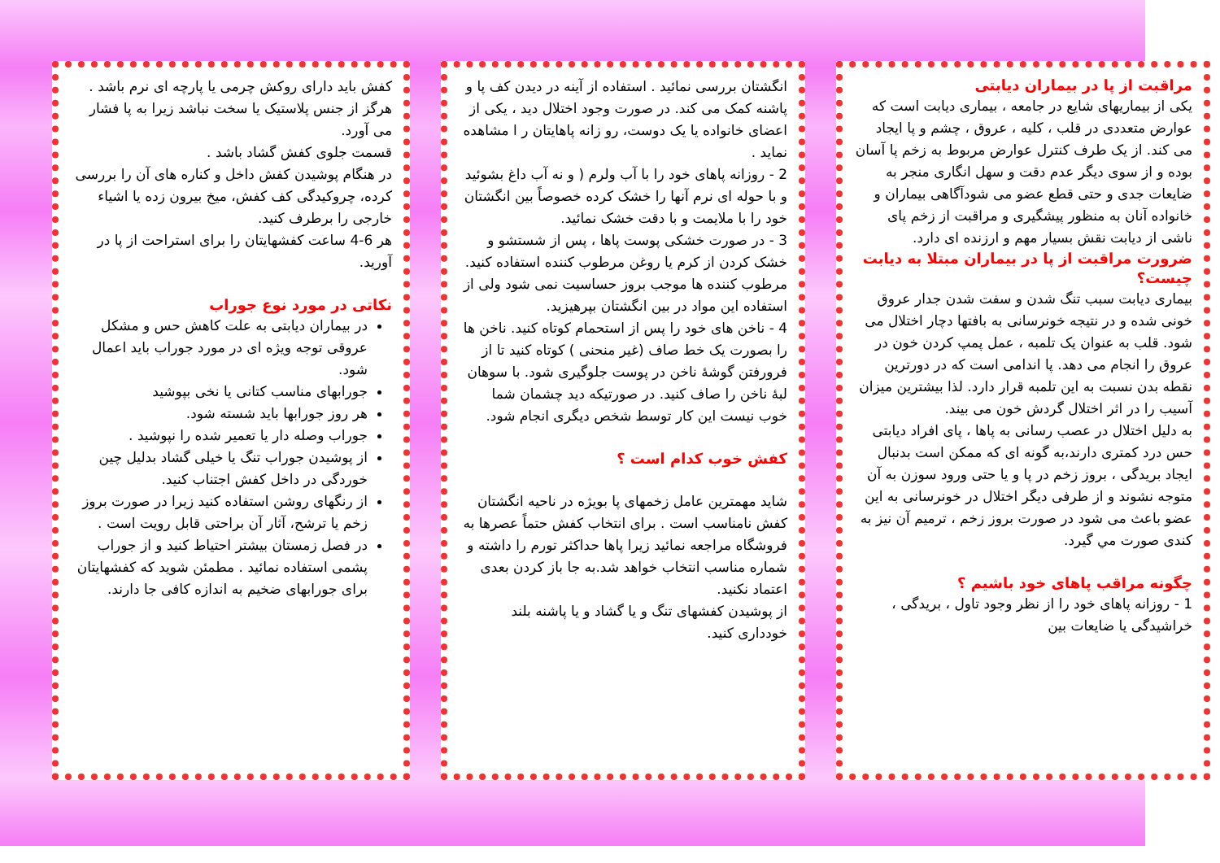مراقبت از پا در بیماران دیابتی
یکی از بیماریهای شایع در جامعه ، بیماری دیابت است که عوارض متعددی در قلب ، کلیه ، عروق ، چشم و پا ایجاد می کند. از یک طرف کنترل عوارض مربوط به زخم پا آسان بوده و از سوی دیگر عدم دقت و سهل انگاری منجر به ضایعات جدی و حتی قطع عضو می شودآگاهی بیماران و خانواده آنان به منظور پیشگیری و مراقبت از زخم پای ناشی از دیابت نقش بسیار مهم و ارزنده ای دارد.
ضرورت مراقبت از پا در بیماران مبتلا به دیابت چیست؟
بیماری دیابت سبب تنگ شدن و سفت شدن جدار عروق خونی شده و در نتیجه خونرسانی به بافتها دچار اختلال می شود. قلب به عنوان یک تلمبه ، عمل پمپ کردن خون در عروق را انجام می دهد. پا اندامی است که در دورترین نقطه بدن نسبت به این تلمبه قرار دارد. لذا بیشترین میزان آسیب را در اثر اختلال گردش خون می بیند.
به دلیل اختلال در عصب رسانی به پاها ، پای افراد دیابتی حس درد کمتری دارند،به گونه ای که ممکن است بدنبال ایجاد بریدگی ، بروز زخم در پا و یا حتی ورود سوزن به آن متوجه نشوند و از طرفی دیگر اختلال در خونرسانی به این عضو باعث می شود در صورت بروز زخم ، ترمیم آن نیز به کندی صورت مي گيرد.
چگونه مراقب پاهای خود باشیم ؟
1 - روزانه پاهای خود را از نظر وجود تاول ، بریدگی ، خراشیدگی یا ضایعات بین
انگشتان بررسی نمائید . استفاده از آینه در دیدن کف پا و پاشنه کمک می کند. در صورت وجود اختلال دید ، یکی از اعضای خانواده یا یک دوست، رو زانه پاهایتان ر ا مشاهده نماید .
2 - روزانه پاهای خود را با آب ولرم ( و نه آب داغ بشوئید و با حوله ای نرم آنها را خشک کرده خصوصاً بین انگشتان خود را با ملایمت و با دقت خشک نمائید.
3 - در صورت خشکی پوست پاها ، پس از شستشو و خشک کردن از کرم یا روغن مرطوب کننده استفاده کنید. مرطوب کننده ها موجب بروز حساسیت نمی شود ولی از استفاده این مواد در بین انگشتان بپرهیزید.
4 - ناخن های خود را پس از استحمام کوتاه کنید. ناخن ها را بصورت یک خط صاف (غیر منحنی ) کوتاه کنید تا از فرورفتن گوشۀ ناخن در پوست جلوگیری شود. با سوهان لبۀ ناخن را صاف کنید. در صورتیکه دید چشمان شما خوب نیست این کار توسط شخص دیگری انجام شود.
کفش خوب کدام است ؟
شاید مهمترین عامل زخمهای پا بویژه در ناحیه انگشتان کفش نامناسب است . برای انتخاب کفش حتماً عصرها به فروشگاه مراجعه نمائید زیرا پاها حداکثر تورم را داشته و شماره مناسب انتخاب خواهد شد.به جا باز کردن بعدی اعتماد نکنید.
از پوشیدن کفشهای تنگ و یا گشاد و یا پاشنه بلند خودداری کنید.
کفش باید دارای روکش چرمی یا پارچه ای نرم باشد .
هرگز از جنس پلاستیک یا سخت نباشد زیرا به پا فشار می آورد.
قسمت جلوی کفش گشاد باشد .
در هنگام پوشیدن کفش داخل و کناره های آن را بررسی کرده، چروکیدگی کف کفش، میخ بیرون زده یا اشیاء خارجی را برطرف کنید.
هر 6-4 ساعت کفشهایتان را برای استراحت از پا در آورید.
نکاتی در مورد نوع جوراب
در بیماران دیابتی به علت کاهش حس و مشکل عروقی توجه ویژه ای در مورد جوراب باید اعمال شود.
جورابهای مناسب کتانی یا نخی بپوشید
هر روز جورابها باید شسته شود.
جوراب وصله دار یا تعمیر شده را نپوشید .
از پوشیدن جوراب تنگ یا خیلی گشاد بدلیل چین خوردگی در داخل کفش اجتناب کنید.
از رنگهای روشن استفاده کنید زیرا در صورت بروز زخم یا ترشح، آثار آن براحتی قابل رویت است .
در فصل زمستان بیشتر احتیاط کنید و از جوراب پشمی استفاده نمائید . مطمئن شوید که کفشهایتان برای جورابهای ضخیم به اندازه کافی جا دارند.